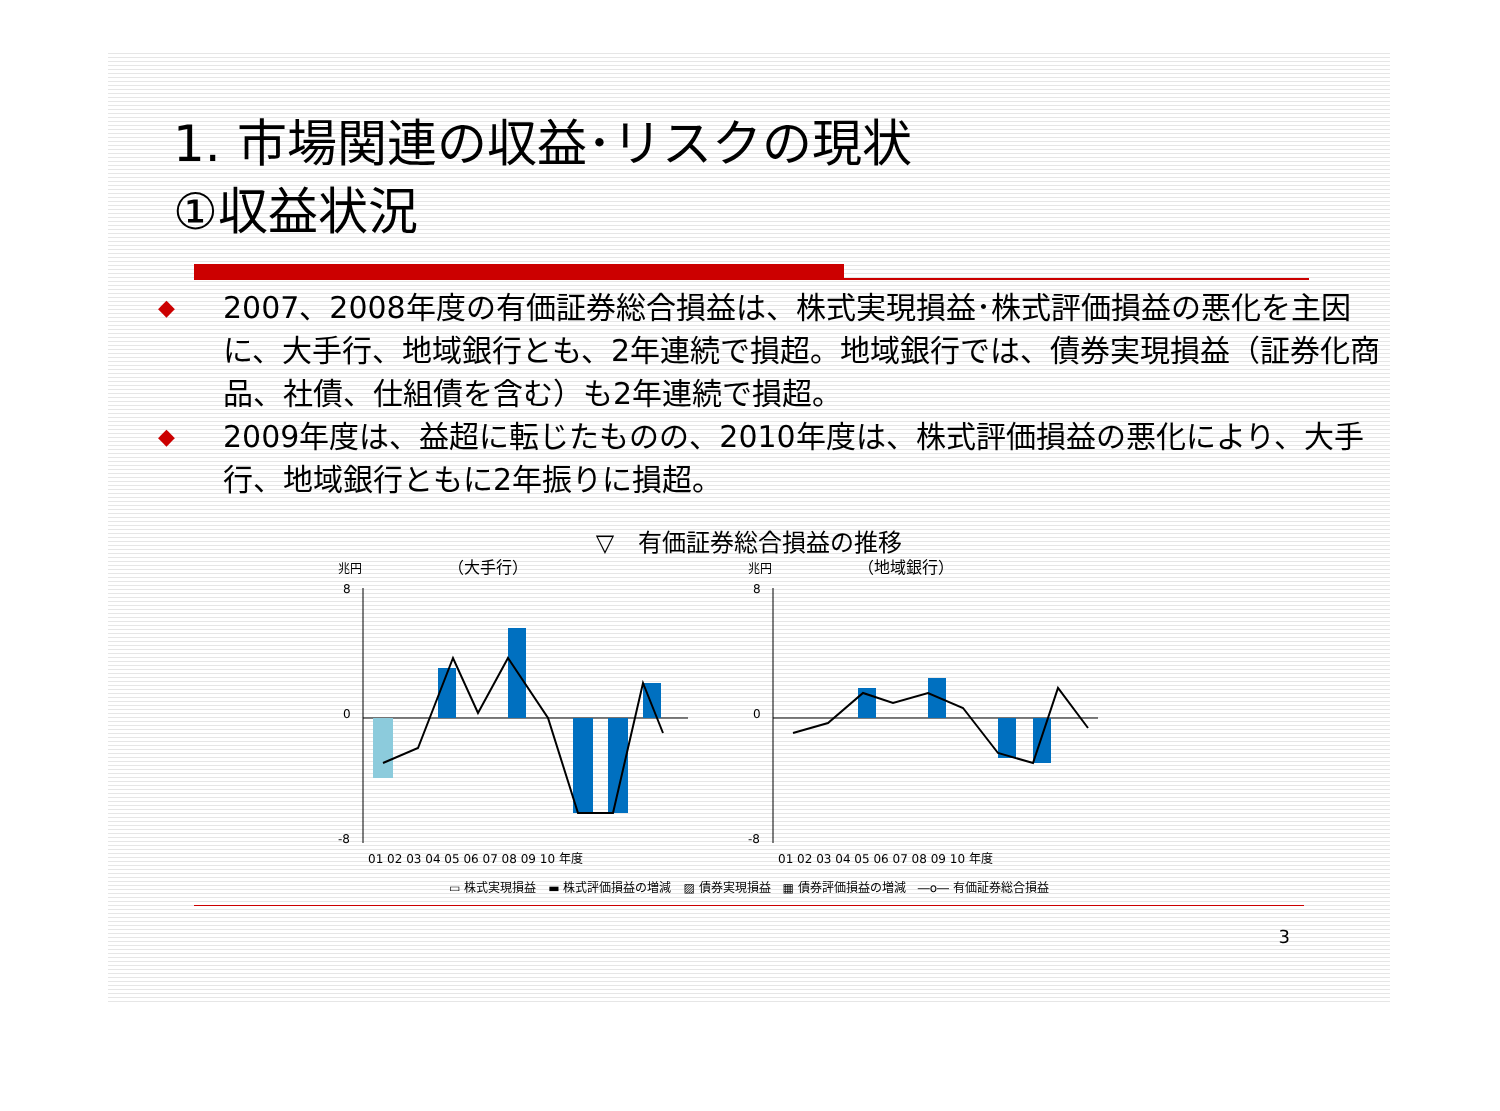1. 市場関連の収益･リスクの現状
①収益状況
◆ 2007、2008年度の有価証券総合損益は、株式実現損益･株式評価損益の悪化を主因に、大手行、地域銀行とも、2年連続で損超。地域銀行では、債券実現損益（証券化商品、社債、仕組債を含む）も2年連続で損超。
◆ 2009年度は、益超に転じたものの、2010年度は、株式評価損益の悪化により、大手行、地域銀行ともに2年振りに損超。
▽　有価証券総合損益の推移
兆円
（大手行）
8
0
-8
01 02 03 04 05 06 07 08 09 10 年度
兆円
（地域銀行）
8
0
-8
01 02 03 04 05 06 07 08 09 10 年度
▭ 株式実現損益　▬ 株式評価損益の増減　▨ 債券実現損益　▦ 債券評価損益の増減　―o― 有価証券総合損益
3